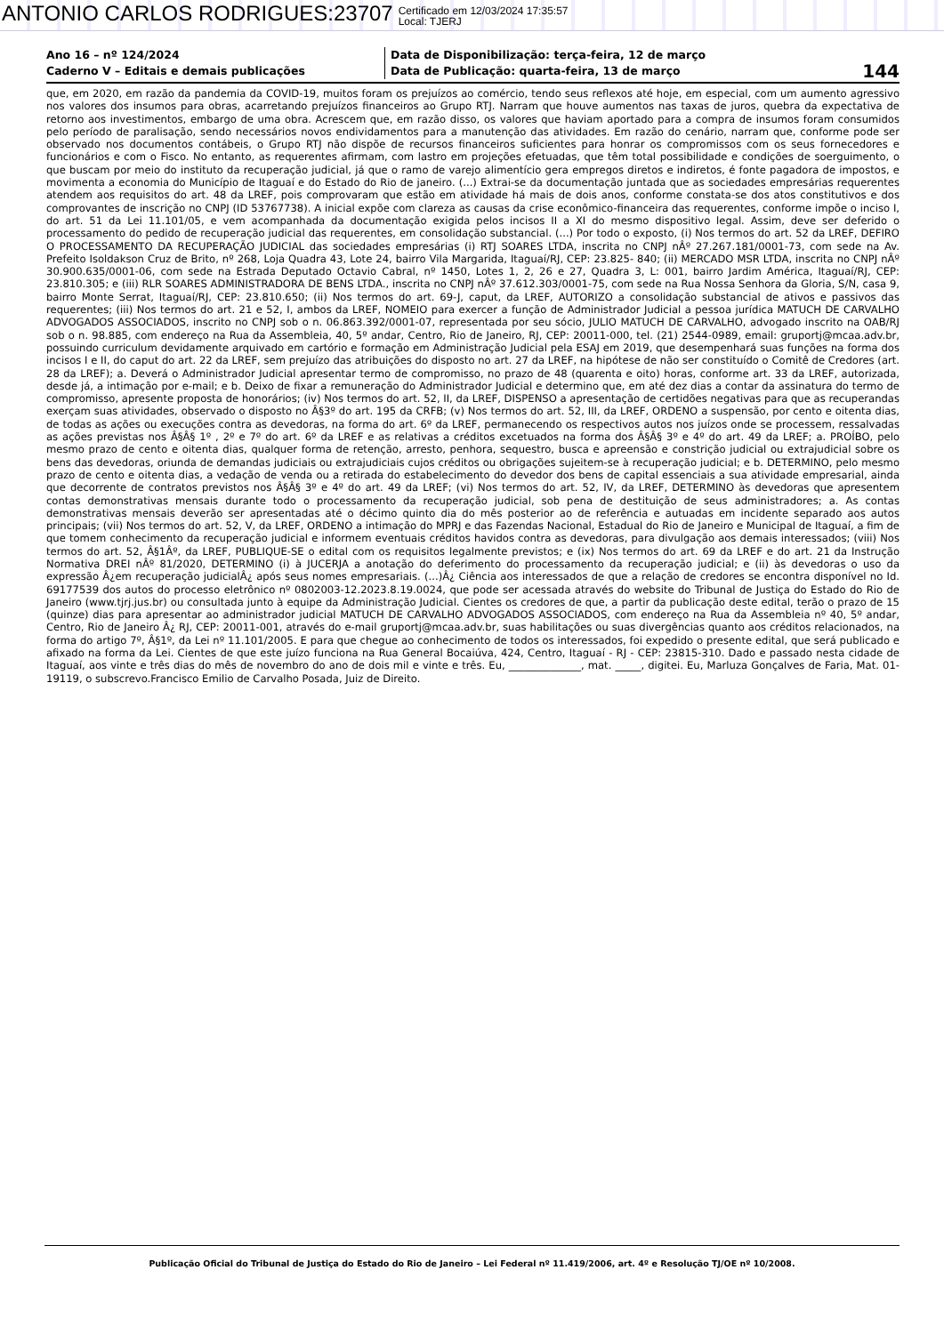ANTONIO CARLOS RODRIGUES:23707 Certificado em 12/03/2024 17:35:57
Local: TJERJ
Ano 16 – nº 124/2024
Caderno V – Editais e demais publicações
Data de Disponibilização: terça-feira, 12 de março
Data de Publicação: quarta-feira, 13 de março
144
que, em 2020, em razão da pandemia da COVID-19, muitos foram os prejuízos ao comércio, tendo seus reflexos até hoje, em especial, com um aumento agressivo nos valores dos insumos para obras, acarretando prejuízos financeiros ao Grupo RTJ. Narram que houve aumentos nas taxas de juros, quebra da expectativa de retorno aos investimentos, embargo de uma obra. Acrescem que, em razão disso, os valores que haviam aportado para a compra de insumos foram consumidos pelo período de paralisação, sendo necessários novos endividamentos para a manutenção das atividades. Em razão do cenário, narram que, conforme pode ser observado nos documentos contábeis, o Grupo RTJ não dispõe de recursos financeiros suficientes para honrar os compromissos com os seus fornecedores e funcionários e com o Fisco. No entanto, as requerentes afirmam, com lastro em projeções efetuadas, que têm total possibilidade e condições de soerguimento, o que buscam por meio do instituto da recuperação judicial, já que o ramo de varejo alimentício gera empregos diretos e indiretos, é fonte pagadora de impostos, e movimenta a economia do Município de Itaguaí e do Estado do Rio de janeiro. (...) Extrai-se da documentação juntada que as sociedades empresárias requerentes atendem aos requisitos do art. 48 da LREF, pois comprovaram que estão em atividade há mais de dois anos, conforme constata-se dos atos constitutivos e dos comprovantes de inscrição no CNPJ (ID 53767738). A inicial expõe com clareza as causas da crise econômico-financeira das requerentes, conforme impõe o inciso I, do art. 51 da Lei 11.101/05, e vem acompanhada da documentação exigida pelos incisos II a XI do mesmo dispositivo legal. Assim, deve ser deferido o processamento do pedido de recuperação judicial das requerentes, em consolidação substancial. (...) Por todo o exposto, (i) Nos termos do art. 52 da LREF, DEFIRO O PROCESSAMENTO DA RECUPERAÇÃO JUDICIAL das sociedades empresárias (i) RTJ SOARES LTDA, inscrita no CNPJ nÂº 27.267.181/0001-73, com sede na Av. Prefeito Isoldakson Cruz de Brito, nº 268, Loja Quadra 43, Lote 24, bairro Vila Margarida, Itaguaí/RJ, CEP: 23.825- 840; (ii) MERCADO MSR LTDA, inscrita no CNPJ nÂº 30.900.635/0001-06, com sede na Estrada Deputado Octavio Cabral, nº 1450, Lotes 1, 2, 26 e 27, Quadra 3, L: 001, bairro Jardim América, Itaguaí/RJ, CEP: 23.810.305; e (iii) RLR SOARES ADMINISTRADORA DE BENS LTDA., inscrita no CNPJ nÂº 37.612.303/0001-75, com sede na Rua Nossa Senhora da Gloria, S/N, casa 9, bairro Monte Serrat, Itaguaí/RJ, CEP: 23.810.650; (ii) Nos termos do art. 69-J, caput, da LREF, AUTORIZO a consolidação substancial de ativos e passivos das requerentes; (iii) Nos termos do art. 21 e 52, I, ambos da LREF, NOMEIO para exercer a função de Administrador Judicial a pessoa jurídica MATUCH DE CARVALHO ADVOGADOS ASSOCIADOS, inscrito no CNPJ sob o n. 06.863.392/0001-07, representada por seu sócio, JULIO MATUCH DE CARVALHO, advogado inscrito na OAB/RJ sob o n. 98.885, com endereço na Rua da Assembleia, 40, 5º andar, Centro, Rio de Janeiro, RJ, CEP: 20011-000, tel. (21) 2544-0989, email: gruportj@mcaa.adv.br, possuindo curriculum devidamente arquivado em cartório e formação em Administração Judicial pela ESAJ em 2019, que desempenhará suas funções na forma dos incisos I e II, do caput do art. 22 da LREF, sem prejuízo das atribuições do disposto no art. 27 da LREF, na hipótese de não ser constituído o Comitê de Credores (art. 28 da LREF); a. Deverá o Administrador Judicial apresentar termo de compromisso, no prazo de 48 (quarenta e oito) horas, conforme art. 33 da LREF, autorizada, desde já, a intimação por e-mail; e b. Deixo de fixar a remuneração do Administrador Judicial e determino que, em até dez dias a contar da assinatura do termo de compromisso, apresente proposta de honorários; (iv) Nos termos do art. 52, II, da LREF, DISPENSO a apresentação de certidões negativas para que as recuperandas exerçam suas atividades, observado o disposto no Â§3º do art. 195 da CRFB; (v) Nos termos do art. 52, III, da LREF, ORDENO a suspensão, por cento e oitenta dias, de todas as ações ou execuções contra as devedoras, na forma do art. 6º da LREF, permanecendo os respectivos autos nos juízos onde se processem, ressalvadas as ações previstas nos Â§Â§ 1º , 2º e 7º do art. 6º da LREF e as relativas a créditos excetuados na forma dos Â§Â§ 3º e 4º do art. 49 da LREF; a. PROÍBO, pelo mesmo prazo de cento e oitenta dias, qualquer forma de retenção, arresto, penhora, sequestro, busca e apreensão e constrição judicial ou extrajudicial sobre os bens das devedoras, oriunda de demandas judiciais ou extrajudiciais cujos créditos ou obrigações sujeitem-se à recuperação judicial; e b. DETERMINO, pelo mesmo prazo de cento e oitenta dias, a vedação de venda ou a retirada do estabelecimento do devedor dos bens de capital essenciais a sua atividade empresarial, ainda que decorrente de contratos previstos nos Â§Â§ 3º e 4º do art. 49 da LREF; (vi) Nos termos do art. 52, IV, da LREF, DETERMINO às devedoras que apresentem contas demonstrativas mensais durante todo o processamento da recuperação judicial, sob pena de destituição de seus administradores; a. As contas demonstrativas mensais deverão ser apresentadas até o décimo quinto dia do mês posterior ao de referência e autuadas em incidente separado aos autos principais; (vii) Nos termos do art. 52, V, da LREF, ORDENO a intimação do MPRJ e das Fazendas Nacional, Estadual do Rio de Janeiro e Municipal de Itaguaí, a fim de que tomem conhecimento da recuperação judicial e informem eventuais créditos havidos contra as devedoras, para divulgação aos demais interessados; (viii) Nos termos do art. 52, Â§1Âº, da LREF, PUBLIQUE-SE o edital com os requisitos legalmente previstos; e (ix) Nos termos do art. 69 da LREF e do art. 21 da Instrução Normativa DREI nÂº 81/2020, DETERMINO (i) à JUCERJA a anotação do deferimento do processamento da recuperação judicial; e (ii) às devedoras o uso da expressão Â¿em recuperação judicialÂ¿ após seus nomes empresariais. (...)Â¿ Ciência aos interessados de que a relação de credores se encontra disponível no Id. 69177539 dos autos do processo eletrônico nº 0802003-12.2023.8.19.0024, que pode ser acessada através do website do Tribunal de Justiça do Estado do Rio de Janeiro (www.tjrj.jus.br) ou consultada junto à equipe da Administração Judicial. Cientes os credores de que, a partir da publicação deste edital, terão o prazo de 15 (quinze) dias para apresentar ao administrador judicial MATUCH DE CARVALHO ADVOGADOS ASSOCIADOS, com endereço na Rua da Assembleia nº 40, 5º andar, Centro, Rio de Janeiro Â¿ RJ, CEP: 20011-001, através do e-mail gruportj@mcaa.adv.br, suas habilitações ou suas divergências quanto aos créditos relacionados, na forma do artigo 7º, Â§1º, da Lei nº 11.101/2005. E para que chegue ao conhecimento de todos os interessados, foi expedido o presente edital, que será publicado e afixado na forma da Lei. Cientes de que este juízo funciona na Rua General Bocaiúva, 424, Centro, Itaguaí - RJ - CEP: 23815-310. Dado e passado nesta cidade de Itaguaí, aos vinte e três dias do mês de novembro do ano de dois mil e vinte e três. Eu, ______________, mat. _____, digitei. Eu, Marluza Gonçalves de Faria, Mat. 01-19119, o subscrevo.Francisco Emilio de Carvalho Posada, Juiz de Direito.
Publicação Oficial do Tribunal de Justiça do Estado do Rio de Janeiro – Lei Federal nº 11.419/2006, art. 4º e Resolução TJ/OE nº 10/2008.